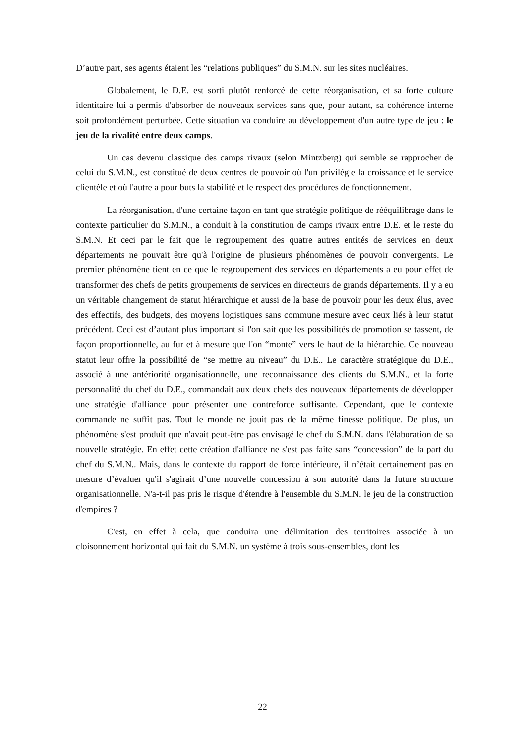D’autre part, ses agents étaient les “relations publiques” du S.M.N. sur les sites nucléaires.
Globalement, le D.E. est sorti plutôt renforcé de cette réorganisation, et sa forte culture identitaire lui a permis d'absorber de nouveaux services sans que, pour autant, sa cohérence interne soit profondément perturbée. Cette situation va conduire au développement d'un autre type de jeu : le jeu de la rivalité entre deux camps.
Un cas devenu classique des camps rivaux (selon Mintzberg) qui semble se rapprocher de celui du S.M.N., est constitué de deux centres de pouvoir où l'un privilégie la croissance et le service clientèle et où l'autre a pour buts la stabilité et le respect des procédures de fonctionnement.
La réorganisation, d'une certaine façon en tant que stratégie politique de rééquilibrage dans le contexte particulier du S.M.N., a conduit à la constitution de camps rivaux entre D.E. et le reste du S.M.N. Et ceci par le fait que le regroupement des quatre autres entités de services en deux départements ne pouvait être qu'à l'origine de plusieurs phénomènes de pouvoir convergents. Le premier phénomène tient en ce que le regroupement des services en départements a eu pour effet de transformer des chefs de petits groupements de services en directeurs de grands départements. Il y a eu un véritable changement de statut hiérarchique et aussi de la base de pouvoir pour les deux élus, avec des effectifs, des budgets, des moyens logistiques sans commune mesure avec ceux liés à leur statut précédent. Ceci est d’autant plus important si l'on sait que les possibilités de promotion se tassent, de façon proportionnelle, au fur et à mesure que l'on “monte” vers le haut de la hiérarchie. Ce nouveau statut leur offre la possibilité de “se mettre au niveau” du D.E.. Le caractère stratégique du D.E., associé à une antériorité organisationnelle, une reconnaissance des clients du S.M.N., et la forte personnalité du chef du D.E., commandait aux deux chefs des nouveaux départements de développer une stratégie d'alliance pour présenter une contreforce suffisante. Cependant, que le contexte commande ne suffit pas. Tout le monde ne jouit pas de la même finesse politique. De plus, un phénomène s'est produit que n'avait peut-être pas envisagé le chef du S.M.N. dans l'élaboration de sa nouvelle stratégie. En effet cette création d'alliance ne s'est pas faite sans “concession” de la part du chef du S.M.N.. Mais, dans le contexte du rapport de force intérieure, il n’était certainement pas en mesure d’évaluer qu'il s'agirait d’une nouvelle concession à son autorité dans la future structure organisationnelle. N'a-t-il pas pris le risque d'étendre à l'ensemble du S.M.N. le jeu de la construction d'empires ?
C'est, en effet à cela, que conduira une délimitation des territoires associée à un cloisonnement horizontal qui fait du S.M.N. un système à trois sous-ensembles, dont les
22